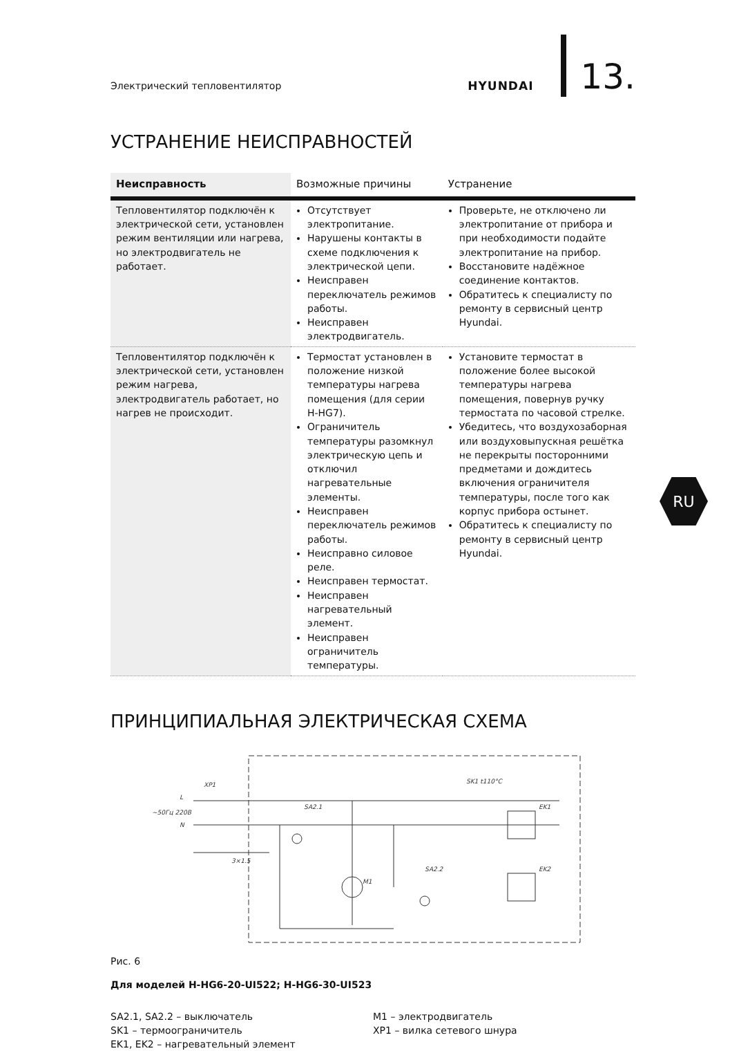Электрический тепловентилятор
HYUNDAI
13.
УСТРАНЕНИЕ НЕИСПРАВНОСТЕЙ
| Неисправность | Возможные причины | Устранение |
| --- | --- | --- |
| Тепловентилятор подключён к электрической сети, установлен режим вентиляции или нагрева, но электродвигатель не работает. | Отсутствует электропитание. Нарушены контакты в схеме подключения к электрической цепи. Неисправен переключатель режимов работы. Неисправен электродвигатель. | Проверьте, не отключено ли электропитание от прибора и при необходимости подайте электропитание на прибор. Восстановите надёжное соединение контактов. Обратитесь к специалисту по ремонту в сервисный центр Hyundai. |
| Тепловентилятор подключён к электрической сети, установлен режим нагрева, электродвигатель работает, но нагрев не происходит. | Термостат установлен в положение низкой температуры нагрева помещения (для серии H-HG7). Ограничитель температуры разомкнул электрическую цепь и отключил нагревательные элементы. Неисправен переключатель режимов работы. Неисправно силовое реле. Неисправен термостат. Неисправен нагревательный элемент. Неисправен ограничитель температуры. | Установите термостат в положение более высокой температуры нагрева помещения, повернув ручку термостата по часовой стрелке. Убедитесь, что воздухозаборная или воздуховыпускная решётка не перекрыты посторонними предметами и дождитесь включения ограничителя температуры, после того как корпус прибора остынет. Обратитесь к специалисту по ремонту в сервисный центр Hyundai. |
ПРИНЦИПИАЛЬНАЯ ЭЛЕКТРИЧЕСКАЯ СХЕМА
XP1
L
N
SA2.1
SK1 t110°C
EK1
EK2
M1
SA2.2
~50Гц 220В
3×1.5
Рис. 6
Для моделей H-HG6-20-UI522; H-HG6-30-UI523
SA2.1, SA2.2 – выключатель
SK1 – термоограничитель
EK1, EK2 – нагревательный элемент
M1 – электродвигатель
XP1 – вилка сетевого шнура
RU